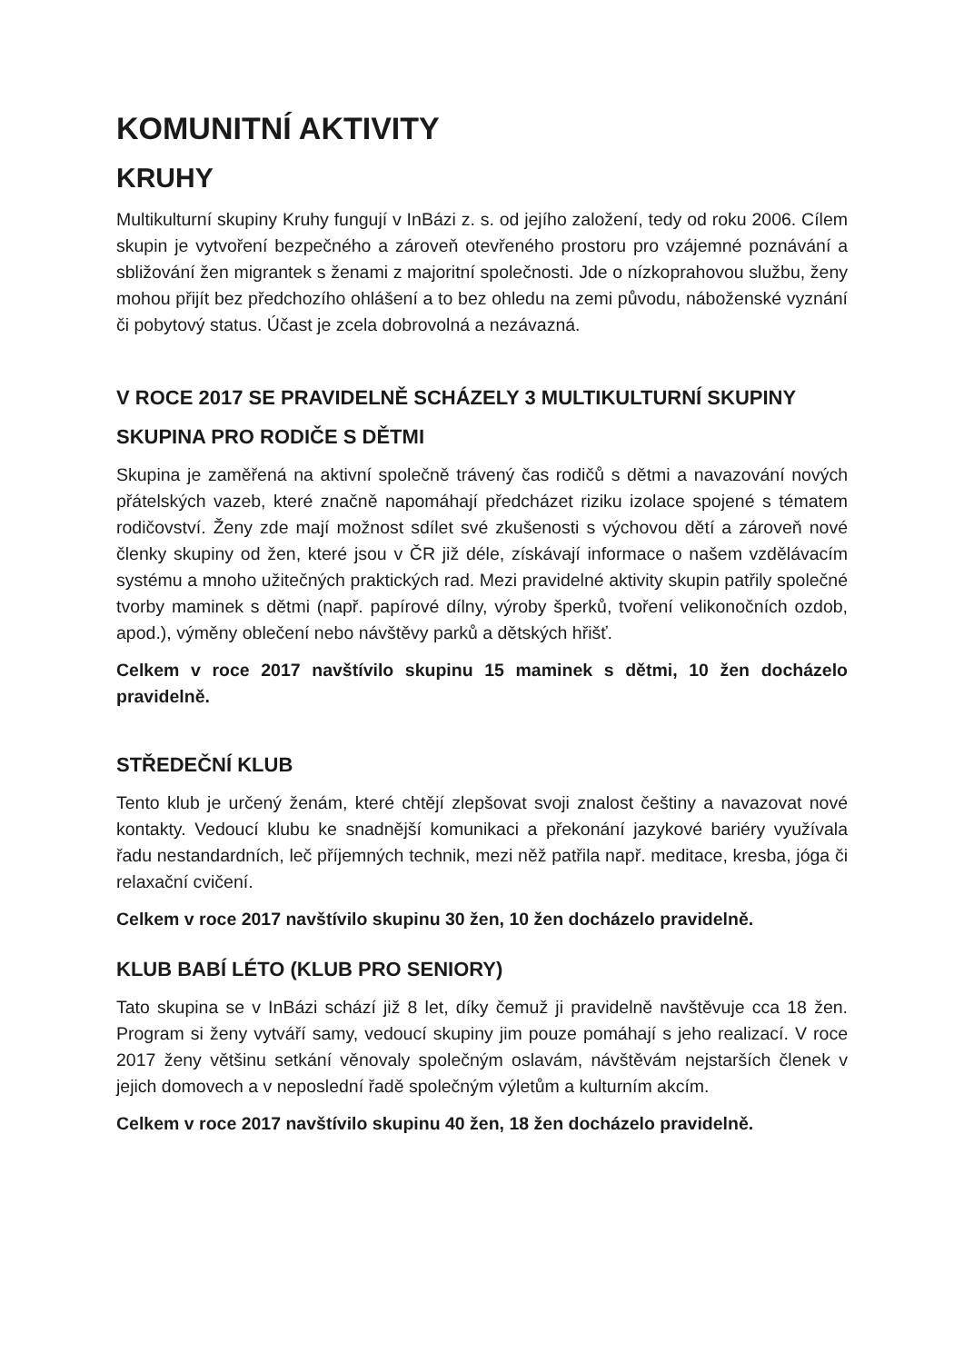KOMUNITNÍ AKTIVITY
KRUHY
Multikulturní skupiny Kruhy fungují v InBázi z. s. od jejího založení, tedy od roku 2006. Cílem skupin je vytvoření bezpečného a zároveň otevřeného prostoru pro vzájemné poznávání a sbližování žen migrantek s ženami z majoritní společnosti. Jde o nízkoprahovou službu, ženy mohou přijít bez předchozího ohlášení a to bez ohledu na zemi původu, náboženské vyznání či pobytový status. Účast je zcela dobrovolná a nezávazná.
V ROCE 2017 SE PRAVIDELNĚ SCHÁZELY 3 MULTIKULTURNÍ SKUPINY
SKUPINA PRO RODIČE S DĚTMI
Skupina je zaměřená na aktivní společně trávený čas rodičů s dětmi a navazování nových přátelských vazeb, které značně napomáhají předcházet riziku izolace spojené s tématem rodičovství. Ženy zde mají možnost sdílet své zkušenosti s výchovou dětí a zároveň nové členky skupiny od žen, které jsou v ČR již déle, získávají informace o našem vzdělávacím systému a mnoho užitečných praktických rad. Mezi pravidelné aktivity skupin patřily společné tvorby maminek s dětmi (např. papírové dílny, výroby šperků, tvoření velikonočních ozdob, apod.), výměny oblečení nebo návštěvy parků a dětských hřišť.
Celkem v roce 2017 navštívilo skupinu 15 maminek s dětmi, 10 žen docházelo pravidelně.
STŘEDEČNÍ KLUB
Tento klub je určený ženám, které chtějí zlepšovat svoji znalost češtiny a navazovat nové kontakty. Vedoucí klubu ke snadnější komunikaci a překonání jazykové bariéry využívala řadu nestandardních, leč příjemných technik, mezi něž patřila např. meditace, kresba, jóga či relaxační cvičení.
Celkem v roce 2017 navštívilo skupinu 30 žen, 10 žen docházelo pravidelně.
KLUB BABÍ LÉTO (KLUB PRO SENIORY)
Tato skupina se v InBázi schází již 8 let, díky čemuž ji pravidelně navštěvuje cca 18 žen. Program si ženy vytváří samy, vedoucí skupiny jim pouze pomáhají s jeho realizací. V roce 2017 ženy většinu setkání věnovaly společným oslavám, návštěvám nejstarších členek v jejich domovech a v neposlední řadě společným výletům a kulturním akcím.
Celkem v roce 2017 navštívilo skupinu 40 žen, 18 žen docházelo pravidelně.